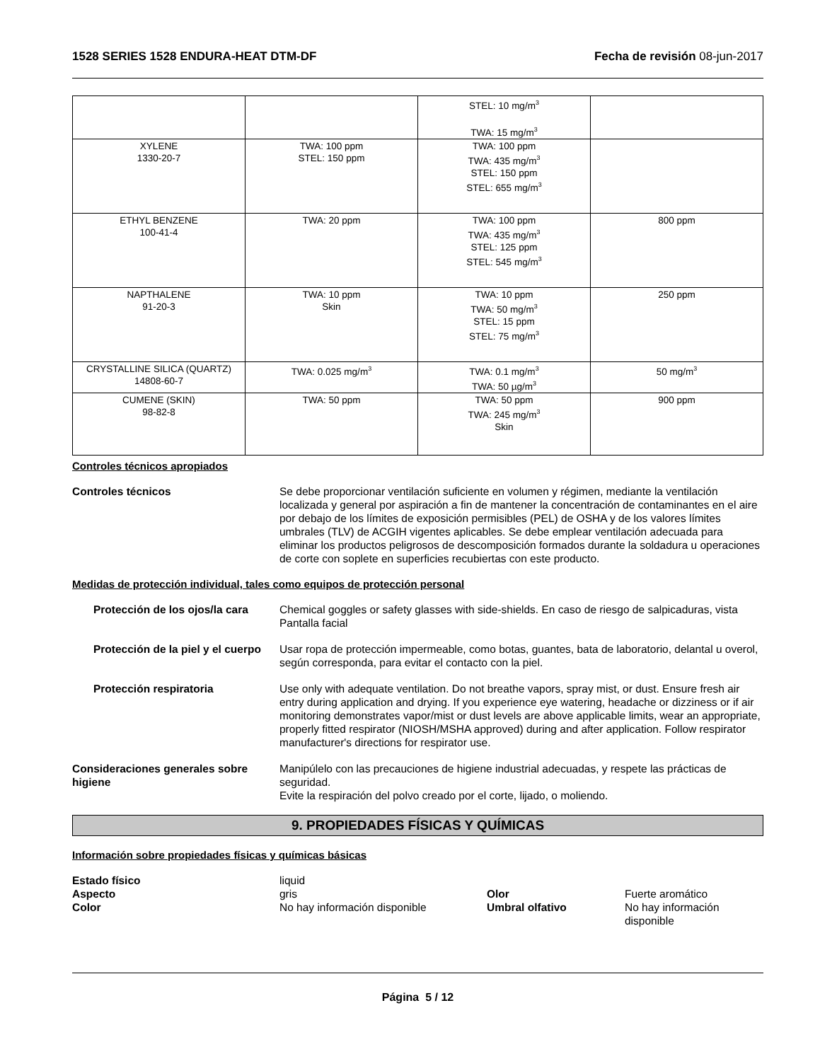1528 SERIES 1528 ENDURA-HEAT DTM-DF Fecha de revisión 08-jun-2017
| | | STEL: 10 mg/m<sup>3</sup> TWA: 15 mg/m<sup>3</sup> | |
| XYLENE 1330-20-7 | TWA: 100 ppm STEL: 150 ppm | TWA: 100 ppm TWA: 435 mg/m<sup>3</sup> STEL: 150 ppm STEL: 655 mg/m<sup>3</sup> | |
| ETHYL BENZENE 100-41-4 | TWA: 20 ppm | TWA: 100 ppm TWA: 435 mg/m<sup>3</sup> STEL: 125 ppm STEL: 545 mg/m<sup>3</sup> | 800 ppm |
| NAPTHALENE 91-20-3 | TWA: 10 ppm Skin | TWA: 10 ppm TWA: 50 mg/m<sup>3</sup> STEL: 15 ppm STEL: 75 mg/m<sup>3</sup> | 250 ppm |
| CRYSTALLINE SILICA (QUARTZ) 14808-60-7 | TWA: 0.025 mg/m<sup>3</sup> | TWA: 0.1 mg/m<sup>3</sup> TWA: 50 µg/m<sup>3</sup> | 50 mg/m<sup>3</sup> |
| CUMENE (SKIN) 98-82-8 | TWA: 50 ppm | TWA: 50 ppm TWA: 245 mg/m<sup>3</sup> Skin | 900 ppm |
Controles técnicos apropiados
Controles técnicos Se debe proporcionar ventilación suficiente en volumen y régimen, mediante la ventilación localizada y general por aspiración a fin de mantener la concentración de contaminantes en el aire por debajo de los límites de exposición permisibles (PEL) de OSHA y de los valores límites umbrales (TLV) de ACGIH vigentes aplicables. Se debe emplear ventilación adecuada para eliminar los productos peligrosos de descomposición formados durante la soldadura u operaciones de corte con soplete en superficies recubiertas con este producto.
Medidas de protección individual, tales como equipos de protección personal
Protección de los ojos/la cara
Chemical goggles or safety glasses with side-shields. En caso de riesgo de salpicaduras, vista Pantalla facial
Protección de la piel y el cuerpo
Usar ropa de protección impermeable, como botas, guantes, bata de laboratorio, delantal u overol, según corresponda, para evitar el contacto con la piel.
Protección respiratoria Use only with adequate ventilation. Do not breathe vapors, spray mist, or dust. Ensure fresh air entry during application and drying. If you experience eye watering, headache or dizziness or if air monitoring demonstrates vapor/mist or dust levels are above applicable limits, wear an appropriate, properly fitted respirator (NIOSH/MSHA approved) during and after application. Follow respirator manufacturer's directions for respirator use.
Consideraciones generales sobre higiene
Manipúlelo con las precauciones de higiene industrial adecuadas, y respete las prácticas de seguridad.
Evite la respiración del polvo creado por el corte, lijado, o moliendo.
9. PROPIEDADES FÍSICAS Y QUÍMICAS
Información sobre propiedades físicas y químicas básicas
Estado físico
liquid
Aspecto
gris
Olor
Fuerte aromático
Color
No hay información disponible
Umbral olfativo
No hay información disponible
Página 5 / 12